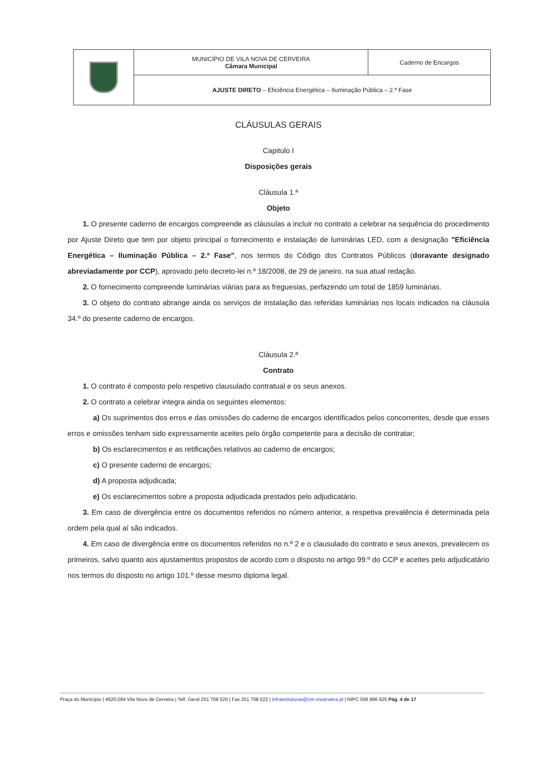| | MUNICÍPIO DE VILA NOVA DE CERVEIRA Câmara Municipal | Caderno de Encargos |
| | AJUSTE DIRETO – Eficiência Energética – Iluminação Pública – 2.ª Fase | |
CLÁUSULAS GERAIS
Capitulo I
Disposições gerais
Cláusula 1.ª
Objeto
1. O presente caderno de encargos compreende as cláusulas a incluir no contrato a celebrar na sequência do procedimento por Ajuste Direto que tem por objeto principal o fornecimento e instalação de luminárias LED, com a designação "Eficiência Energética – Iluminação Pública – 2.ª Fase", nos termos do Código dos Contratos Públicos (doravante designado abreviadamente por CCP), aprovado pelo decreto-lei n.º 18/2008, de 29 de janeiro, na sua atual redação.
2. O fornecimento compreende luminárias viárias para as freguesias, perfazendo um total de 1859 luminárias.
3. O objeto do contrato abrange ainda os serviços de instalação das referidas luminárias nos locais indicados na cláusula 34.º do presente caderno de encargos.
Cláusula 2.ª
Contrato
1. O contrato é composto pelo respetivo clausulado contratual e os seus anexos.
2. O contrato a celebrar integra ainda os seguintes elementos:
a) Os suprimentos dos erros e das omissões do caderno de encargos identificados pelos concorrentes, desde que esses erros e omissões tenham sido expressamente aceites pelo órgão competente para a decisão de contratar;
b) Os esclarecimentos e as retificações relativos ao caderno de encargos;
c) O presente caderno de encargos;
d) A proposta adjudicada;
e) Os esclarecimentos sobre a proposta adjudicada prestados pelo adjudicatário.
3. Em caso de divergência entre os documentos referidos no número anterior, a respetiva prevalência é determinada pela ordem pela qual aí são indicados.
4. Em caso de divergência entre os documentos referidos no n.º 2 e o clausulado do contrato e seus anexos, prevalecem os primeiros, salvo quanto aos ajustamentos propostos de acordo com o disposto no artigo 99.º do CCP e aceites pelo adjudicatário nos termos do disposto no artigo 101.º desse mesmo diploma legal.
Praça do Município | 4920-284 Vila Nova de Cerveira | Telf. Geral 251 708 020 | Fax 251 708 022 | infraestruturas@cm-vncerveira.pt | NIPC 506 896 625 Pág. 4 de 17